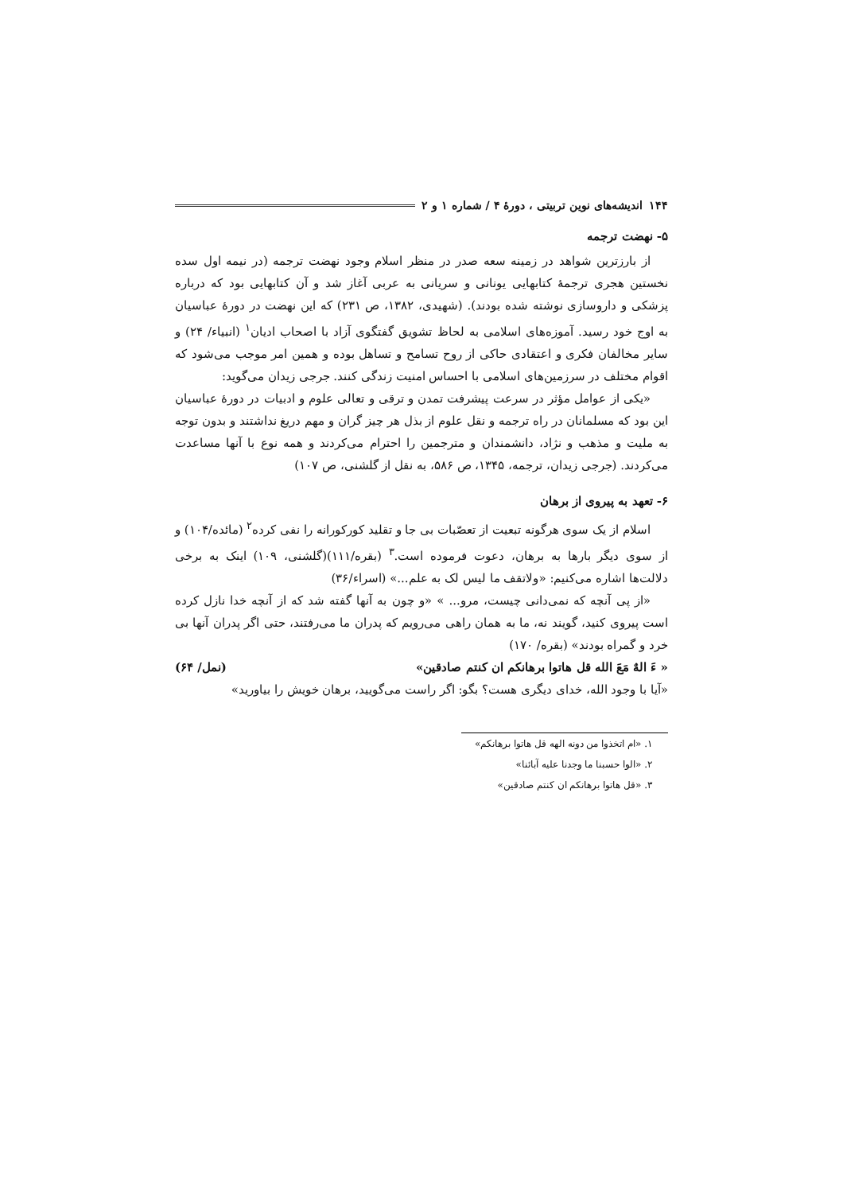۱۴۴ اندیشه‌های نوین تربیتی ، دورهٔ ۴ / شماره ۱ و ۲
۵- نهضت ترجمه
از بارزترین شواهد در زمینه سعه صدر در منظر اسلام وجود نهضت ترجمه (در نیمه اول سده نخستین هجری ترجمهٔ کتابهایی یونانی و سریانی به عربی آغاز شد و آن کتابهایی بود که درباره پزشکی و داروسازی نوشته شده بودند). (شهیدی، ۱۳۸۲، ص ۲۳۱) که این نهضت در دورهٔ عباسیان به اوج خود رسید. آموزه‌های اسلامی به لحاظ تشویق گفتگوی آزاد با اصحاب ادیان<sup>۱</sup> (انبیاء/ ۲۴) و سایر مخالفان فکری و اعتقادی حاکی از روح تسامح و تساهل بوده و همین امر موجب می‌شود که اقوام مختلف در سرزمین‌های اسلامی با احساس امنیت زندگی کنند. جرجی زیدان می‌گوید:
«یکی از عوامل مؤثر در سرعت پیشرفت تمدن و ترقی و تعالی علوم و ادبیات در دورهٔ عباسیان این بود که مسلمانان در راه ترجمه و نقل علوم از بذل هر چیز گران و مهم دریغ نداشتند و بدون توجه به ملیت و مذهب و نژاد، دانشمندان و مترجمین را احترام می‌کردند و همه نوع با آنها مساعدت می‌کردند. (جرجی زیدان، ترجمه، ۱۳۴۵، ص ۵۸۶، به نقل از گلشنی، ص ۱۰۷)
۶- تعهد به پیروی از برهان
اسلام از یک سوی هرگونه تبعیت از تعصّبات بی جا و تقلید کورکورانه را نفی کرده<sup>۲</sup> (مائده/۱۰۴) و از سوی دیگر بارها به برهان، دعوت فرموده است.<sup>۳</sup> (بقره/۱۱۱)(گلشنی، ۱۰۹) اینک به برخی دلالت‌ها اشاره می‌کنیم: «ولاتقف ما لیس لک به علم...» (اسراء/۳۶)
«از پی آنچه که نمی‌دانی چیست، مرو... » «و چون به آنها گفته شد که از آنچه خدا نازل کرده است پیروی کنید، گویند نه، ما به همان راهی می‌رویم که پدران ما می‌رفتند، حتی اگر پدران آنها بی خرد و گمراه بودند» (بقره/ ۱۷۰)
« ءَ الهٌ مَعَ الله قل هاتوا برهانکم ان کنتم صادقین» (نمل/ ۶۴)
«آیا با وجود الله، خدای دیگری هست؟ بگو: اگر راست می‌گویید، برهان خویش را بیاورید»
۱. «ام اتخذوا من دونه الهه قل هاتوا برهانکم»
۲. «الوا حسبنا ما وجدنا علیه آبائنا»
۳. «قل هاتوا برهانکم ان کنتم صادقین»